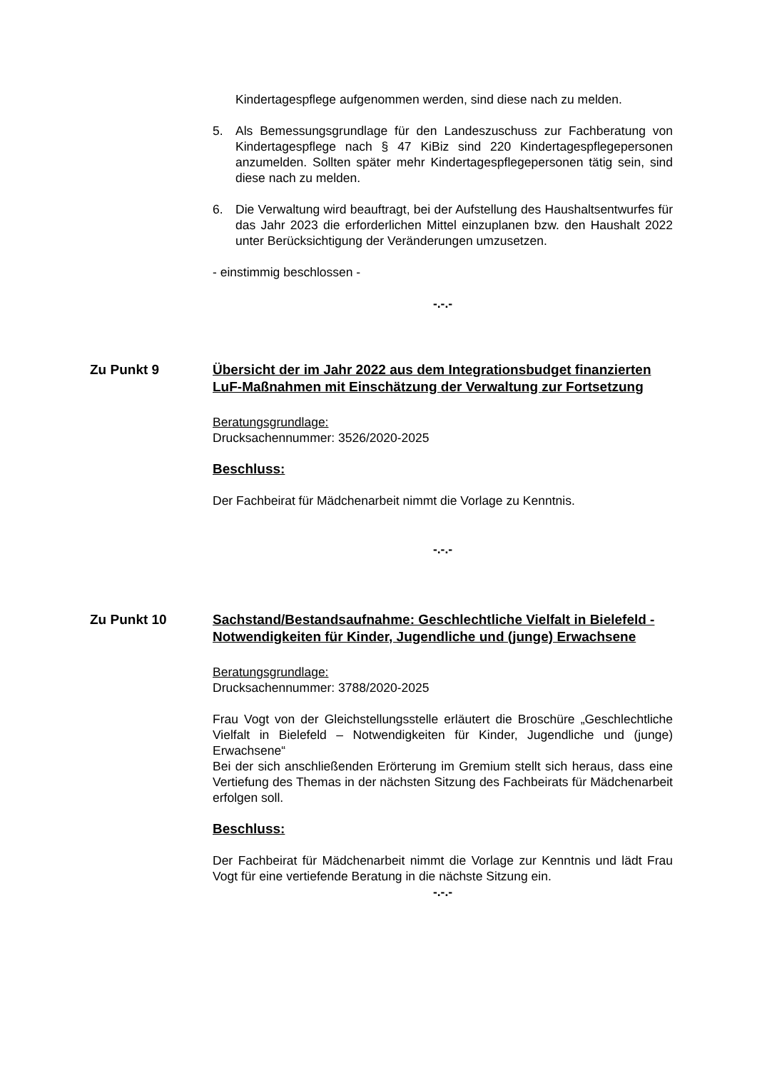Kindertagespflege aufgenommen werden, sind diese nach zu melden.
5. Als Bemessungsgrundlage für den Landeszuschuss zur Fachberatung von Kindertagespflege nach § 47 KiBiz sind 220 Kindertagespflegepersonen anzumelden. Sollten später mehr Kindertagespflegepersonen tätig sein, sind diese nach zu melden.
6. Die Verwaltung wird beauftragt, bei der Aufstellung des Haushaltsentwurfes für das Jahr 2023 die erforderlichen Mittel einzuplanen bzw. den Haushalt 2022 unter Berücksichtigung der Veränderungen umzusetzen.
- einstimmig beschlossen -
-.-.-
Zu Punkt 9 Übersicht der im Jahr 2022 aus dem Integrationsbudget finanzierten LuF-Maßnahmen mit Einschätzung der Verwaltung zur Fortsetzung
Beratungsgrundlage:
Drucksachennummer: 3526/2020-2025
Beschluss:
Der Fachbeirat für Mädchenarbeit nimmt die Vorlage zu Kenntnis.
-.-.-
Zu Punkt 10 Sachstand/Bestandsaufnahme: Geschlechtliche Vielfalt in Bielefeld -
Notwendigkeiten für Kinder, Jugendliche und (junge) Erwachsene
Beratungsgrundlage:
Drucksachennummer: 3788/2020-2025
Frau Vogt von der Gleichstellungsstelle erläutert die Broschüre „Geschlechtliche Vielfalt in Bielefeld – Notwendigkeiten für Kinder, Jugendliche und (junge) Erwachsene“
Bei der sich anschließenden Erörterung im Gremium stellt sich heraus, dass eine Vertiefung des Themas in der nächsten Sitzung des Fachbeirats für Mädchenarbeit erfolgen soll.
Beschluss:
Der Fachbeirat für Mädchenarbeit nimmt die Vorlage zur Kenntnis und lädt Frau Vogt für eine vertiefende Beratung in die nächste Sitzung ein.
-.-.-